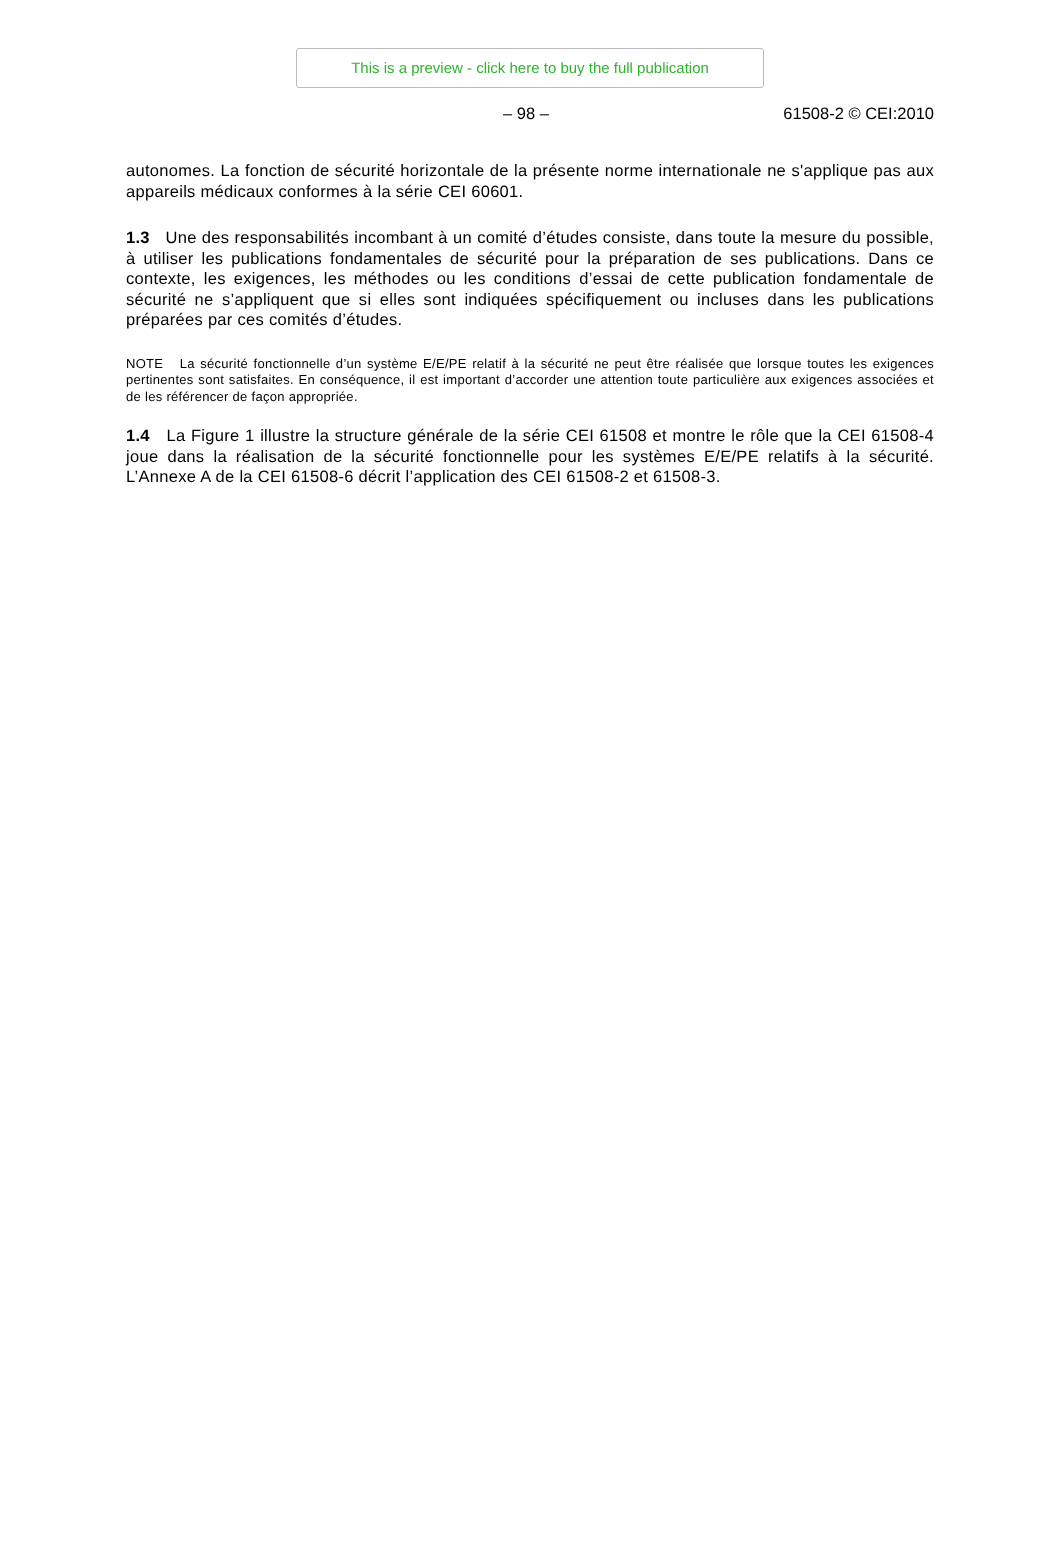This is a preview - click here to buy the full publication
– 98 – 61508-2 © CEI:2010
autonomes. La fonction de sécurité horizontale de la présente norme internationale ne s'applique pas aux appareils médicaux conformes à la série CEI 60601.
1.3 Une des responsabilités incombant à un comité d’études consiste, dans toute la mesure du possible, à utiliser les publications fondamentales de sécurité pour la préparation de ses publications. Dans ce contexte, les exigences, les méthodes ou les conditions d’essai de cette publication fondamentale de sécurité ne s’appliquent que si elles sont indiquées spécifiquement ou incluses dans les publications préparées par ces comités d’études.
NOTE La sécurité fonctionnelle d’un système E/E/PE relatif à la sécurité ne peut être réalisée que lorsque toutes les exigences pertinentes sont satisfaites. En conséquence, il est important d’accorder une attention toute particulière aux exigences associées et de les référencer de façon appropriée.
1.4 La Figure 1 illustre la structure générale de la série CEI 61508 et montre le rôle que la CEI 61508-4 joue dans la réalisation de la sécurité fonctionnelle pour les systèmes E/E/PE relatifs à la sécurité. L’Annexe A de la CEI 61508-6 décrit l’application des CEI 61508-2 et 61508-3.